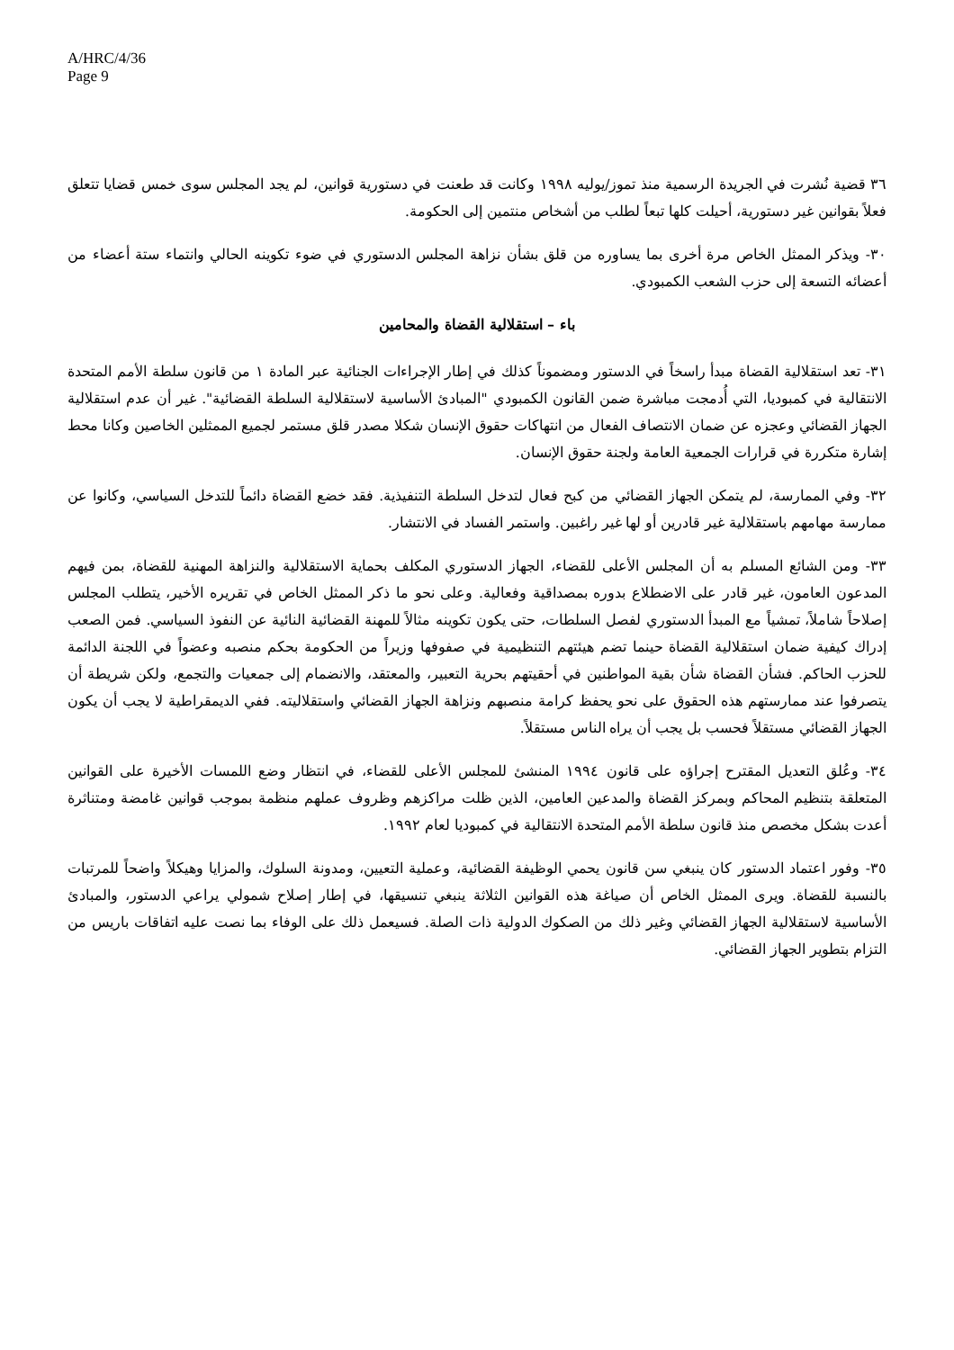A/HRC/4/36
Page 9
٣٦ قضية نُشرت في الجريدة الرسمية منذ تموز/يوليه ١٩٩٨ وكانت قد طعنت في دستورية قوانين، لم يجد المجلس سوى خمس قضايا تتعلق فعلاً بقوانين غير دستورية، أحيلت كلها تبعاً لطلب من أشخاص منتمين إلى الحكومة.
٣٠- ويذكر الممثل الخاص مرة أخرى بما يساوره من قلق بشأن نزاهة المجلس الدستوري في ضوء تكوينه الحالي وانتماء ستة أعضاء من أعضائه التسعة إلى حزب الشعب الكمبودي.
باء – استقلالية القضاة والمحامين
٣١- تعد استقلالية القضاة مبدأ راسخاً في الدستور ومضموناً كذلك في إطار الإجراءات الجنائية عبر المادة ١ من قانون سلطة الأمم المتحدة الانتقالية في كمبوديا، التي أُدمجت مباشرة ضمن القانون الكمبودي "المبادئ الأساسية لاستقلالية السلطة القضائية". غير أن عدم استقلالية الجهاز القضائي وعجزه عن ضمان الانتصاف الفعال من انتهاكات حقوق الإنسان شكلا مصدر قلق مستمر لجميع الممثلين الخاصين وكانا محط إشارة متكررة في قرارات الجمعية العامة ولجنة حقوق الإنسان.
٣٢- وفي الممارسة، لم يتمكن الجهاز القضائي من كبح فعال لتدخل السلطة التنفيذية. فقد خضع القضاة دائماً للتدخل السياسي، وكانوا عن ممارسة مهامهم باستقلالية غير قادرين أو لها غير راغبين. واستمر الفساد في الانتشار.
٣٣- ومن الشائع المسلم به أن المجلس الأعلى للقضاء، الجهاز الدستوري المكلف بحماية الاستقلالية والنزاهة المهنية للقضاة، بمن فيهم المدعون العامون، غير قادر على الاضطلاع بدوره بمصداقية وفعالية. وعلى نحو ما ذكر الممثل الخاص في تقريره الأخير، يتطلب المجلس إصلاحاً شاملاً، تمشياً مع المبدأ الدستوري لفصل السلطات، حتى يكون تكوينه مثالاً للمهنة القضائية النائية عن النفوذ السياسي. فمن الصعب إدراك كيفية ضمان استقلالية القضاة حينما تضم هيئتهم التنظيمية في صفوفها وزيراً من الحكومة بحكم منصبه وعضواً في اللجنة الدائمة للحزب الحاكم. فشأن القضاة شأن بقية المواطنين في أحقيتهم بحرية التعبير، والمعتقد، والانضمام إلى جمعيات والتجمع، ولكن شريطة أن يتصرفوا عند ممارستهم هذه الحقوق على نحو يحفظ كرامة منصبهم ونزاهة الجهاز القضائي واستقلاليته. ففي الديمقراطية لا يجب أن يكون الجهاز القضائي مستقلاً فحسب بل يجب أن يراه الناس مستقلاً.
٣٤- وعُلق التعديل المقترح إجراؤه على قانون ١٩٩٤ المنشئ للمجلس الأعلى للقضاء، في انتظار وضع اللمسات الأخيرة على القوانين المتعلقة بتنظيم المحاكم وبمركز القضاة والمدعين العامين، الذين ظلت مراكزهم وظروف عملهم منظمة بموجب قوانين غامضة ومتناثرة أعدت بشكل مخصص منذ قانون سلطة الأمم المتحدة الانتقالية في كمبوديا لعام ١٩٩٢.
٣٥- وفور اعتماد الدستور كان ينبغي سن قانون يحمي الوظيفة القضائية، وعملية التعيين، ومدونة السلوك، والمزايا وهيكلاً واضحاً للمرتبات بالنسبة للقضاة. ويرى الممثل الخاص أن صياغة هذه القوانين الثلاثة ينبغي تنسيقها، في إطار إصلاح شمولي يراعي الدستور، والمبادئ الأساسية لاستقلالية الجهاز القضائي وغير ذلك من الصكوك الدولية ذات الصلة. فسيعمل ذلك على الوفاء بما نصت عليه اتفاقات باريس من التزام بتطوير الجهاز القضائي.